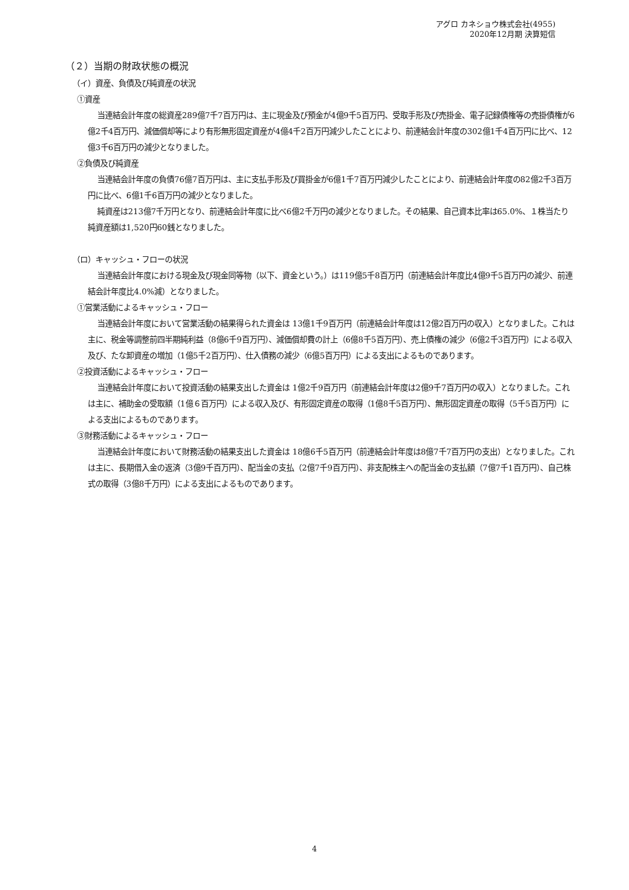アグロ カネショウ株式会社(4955)
2020年12月期 決算短信
（２）当期の財政状態の概況
（イ）資産、負債及び純資産の状況
①資産
当連結会計年度の総資産289億7千7百万円は、主に現金及び預金が4億9千5百万円、受取手形及び売掛金、電子記録債権等の売掛債権が6億2千4百万円、減価償却等により有形無形固定資産が4億4千2百万円減少したことにより、前連結会計年度の302億1千4百万円に比べ、12億3千6百万円の減少となりました。
②負債及び純資産
当連結会計年度の負債76億7百万円は、主に支払手形及び買掛金が6億1千7百万円減少したことにより、前連結会計年度の82億2千3百万円に比べ、6億1千6百万円の減少となりました。
純資産は213億7千万円となり、前連結会計年度に比べ6億2千万円の減少となりました。その結果、自己資本比率は65.0%、１株当たり純資産額は1,520円60銭となりました。
（ロ）キャッシュ・フローの状況
当連結会計年度における現金及び現金同等物（以下、資金という。）は119億5千8百万円（前連結会計年度比4億9千5百万円の減少、前連結会計年度比4.0%減）となりました。
①営業活動によるキャッシュ・フロー
当連結会計年度において営業活動の結果得られた資金は 13億1千9百万円（前連結会計年度は12億2百万円の収入）となりました。これは主に、税金等調整前四半期純利益（8億6千9百万円）、減価償却費の計上（6億8千5百万円）、売上債権の減少（6億2千3百万円）による収入及び、たな卸資産の増加（1億5千2百万円）、仕入債務の減少（6億5百万円）による支出によるものであります。
②投資活動によるキャッシュ・フロー
当連結会計年度において投資活動の結果支出した資金は 1億2千9百万円（前連結会計年度は2億9千7百万円の収入）となりました。これは主に、補助金の受取額（1億６百万円）による収入及び、有形固定資産の取得（1億8千5百万円）、無形固定資産の取得（5千5百万円）による支出によるものであります。
③財務活動によるキャッシュ・フロー
当連結会計年度において財務活動の結果支出した資金は 18億6千5百万円（前連結会計年度は8億7千7百万円の支出）となりました。これは主に、長期借入金の返済（3億9千百万円）、配当金の支払（2億7千9百万円）、非支配株主への配当金の支払額（7億7千1百万円）、自己株式の取得（3億8千万円）による支出によるものであります。
4